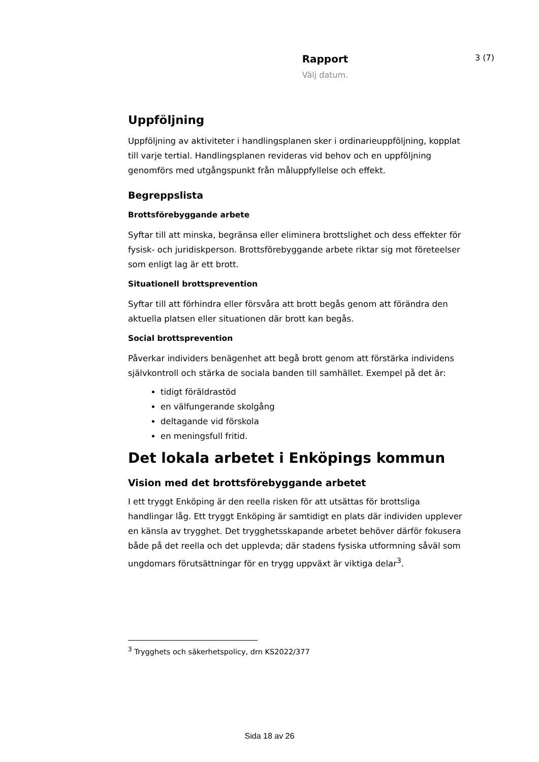Rapport
Välj datum.
3 (7)
Uppföljning
Uppföljning av aktiviteter i handlingsplanen sker i ordinarieuppföljning, kopplat till varje tertial. Handlingsplanen revideras vid behov och en uppföljning genomförs med utgångspunkt från måluppfyllelse och effekt.
Begreppslista
Brottsförebyggande arbete
Syftar till att minska, begränsa eller eliminera brottslighet och dess effekter för fysisk- och juridiskperson. Brottsförebyggande arbete riktar sig mot företeelser som enligt lag är ett brott.
Situationell brottsprevention
Syftar till att förhindra eller försvåra att brott begås genom att förändra den aktuella platsen eller situationen där brott kan begås.
Social brottsprevention
Påverkar individers benägenhet att begå brott genom att förstärka individens självkontroll och stärka de sociala banden till samhället. Exempel på det är:
tidigt föräldrastöd
en välfungerande skolgång
deltagande vid förskola
en meningsfull fritid.
Det lokala arbetet i Enköpings kommun
Vision med det brottsförebyggande arbetet
I ett tryggt Enköping är den reella risken för att utsättas för brottsliga handlingar låg. Ett tryggt Enköping är samtidigt en plats där individen upplever en känsla av trygghet. Det trygghetsskapande arbetet behöver därför fokusera både på det reella och det upplevda; där stadens fysiska utformning såväl som ungdomars förutsättningar för en trygg uppväxt är viktiga delar<sup>3</sup>.
<sup>3</sup> Trygghets och säkerhetspolicy, drn KS2022/377
Sida 18 av 26